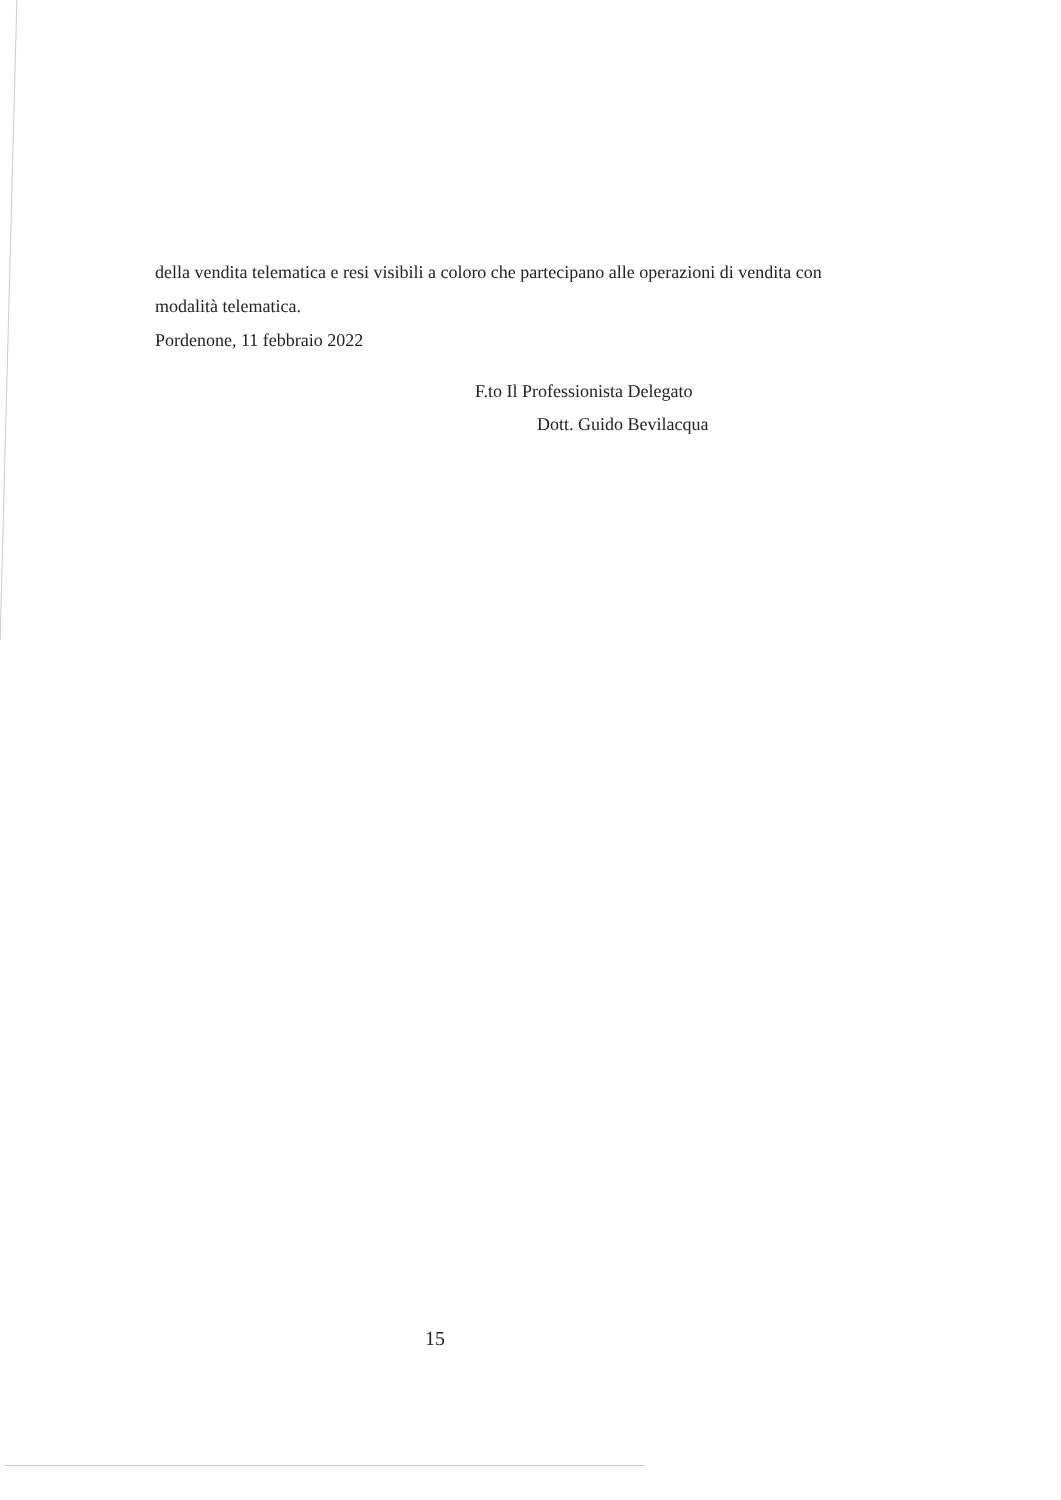della vendita telematica e resi visibili a coloro che partecipano alle operazioni di vendita con modalità telematica.
Pordenone, 11 febbraio 2022
F.to Il Professionista Delegato
Dott. Guido Bevilacqua
15